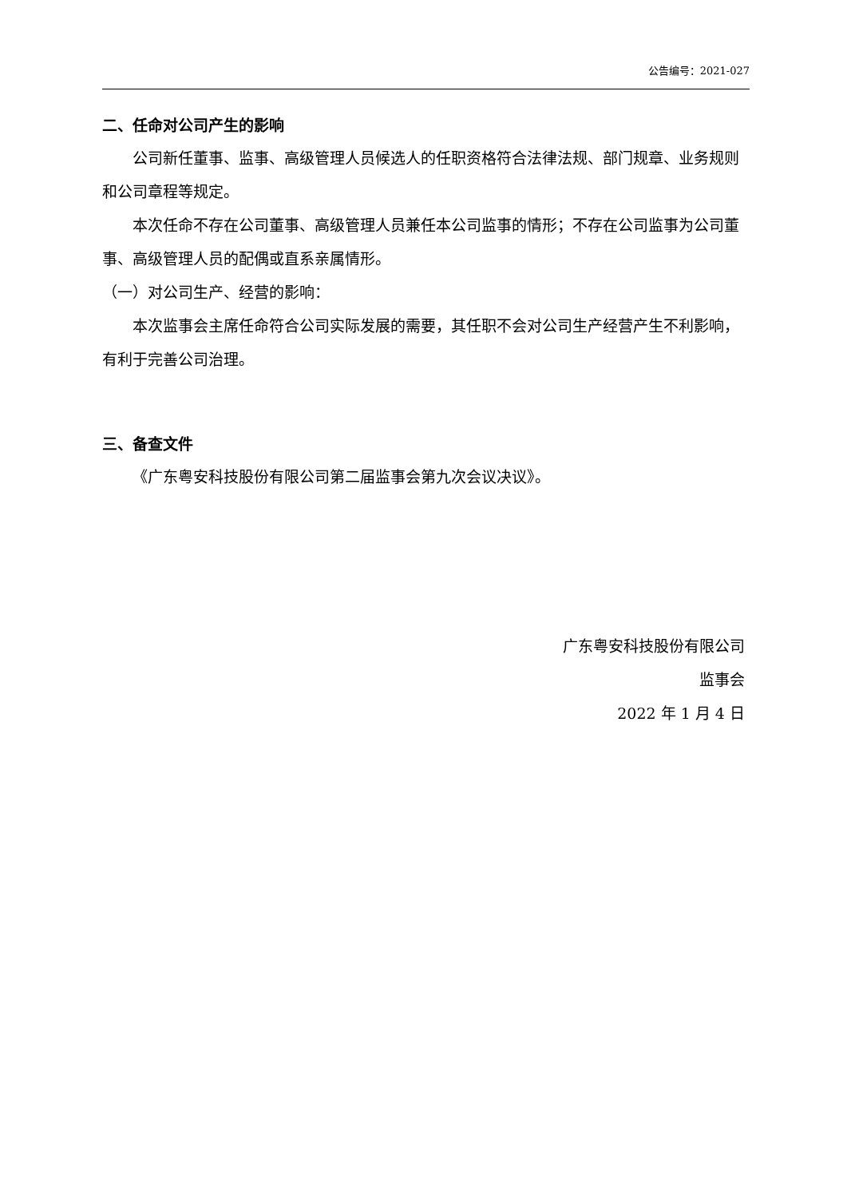公告编号：2021-027
二、任命对公司产生的影响
公司新任董事、监事、高级管理人员候选人的任职资格符合法律法规、部门规章、业务规则和公司章程等规定。
本次任命不存在公司董事、高级管理人员兼任本公司监事的情形；不存在公司监事为公司董事、高级管理人员的配偶或直系亲属情形。
（一）对公司生产、经营的影响：
本次监事会主席任命符合公司实际发展的需要，其任职不会对公司生产经营产生不利影响，有利于完善公司治理。
三、备查文件
《广东粤安科技股份有限公司第二届监事会第九次会议决议》。
广东粤安科技股份有限公司
监事会
2022 年 1 月 4 日